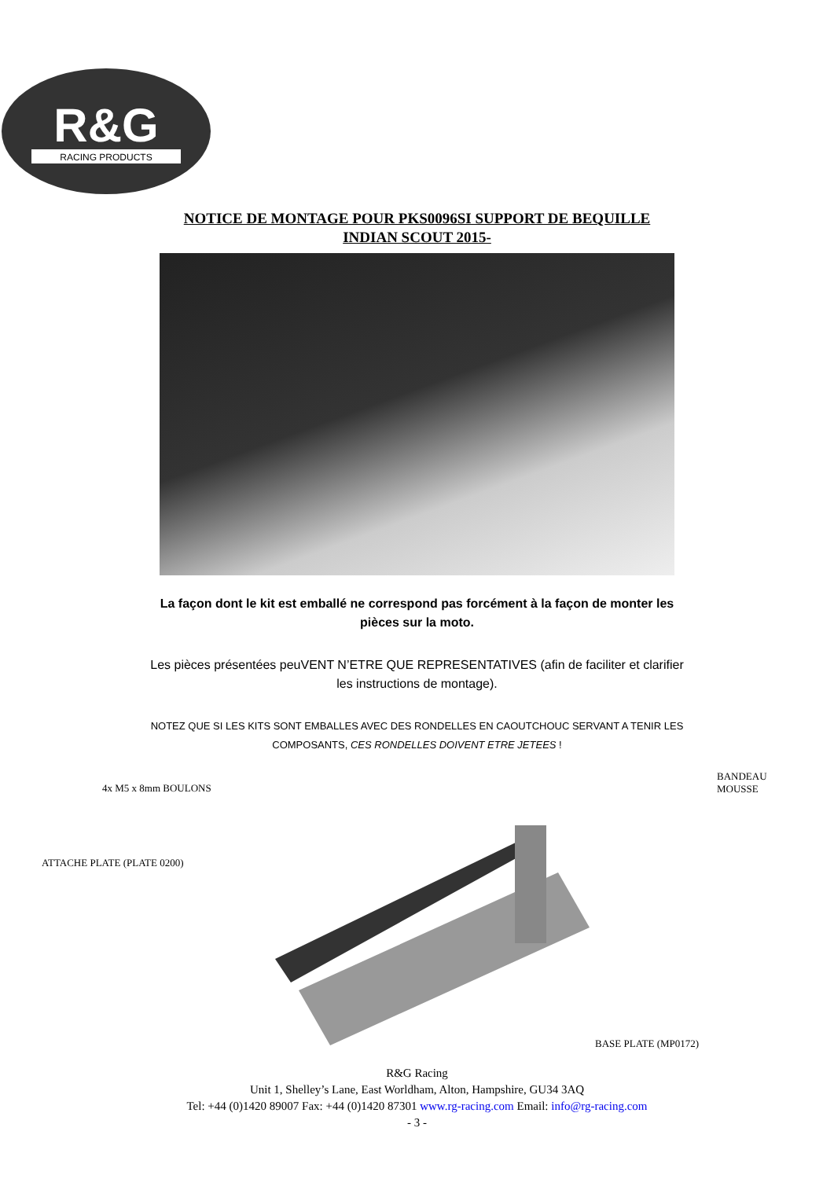R&G
RACING PRODUCTS
NOTICE DE MONTAGE POUR PKS0096SI SUPPORT DE BEQUILLE
INDIAN SCOUT 2015-
La façon dont le kit est emballé ne correspond pas forcément à la façon de monter les pièces sur la moto.
Les pièces présentées peuVENT N’ETRE QUE REPRESENTATIVES (afin de faciliter et clarifier les instructions de montage).
NOTEZ QUE SI LES KITS SONT EMBALLES AVEC DES RONDELLES EN CAOUTCHOUC SERVANT A TENIR LES COMPOSANTS, CES RONDELLES DOIVENT ETRE JETEES !
4x M5 x 8mm BOULONS
BANDEAU
MOUSSE
ATTACHE PLATE (PLATE 0200)
BASE PLATE (MP0172)
R&G Racing
Unit 1, Shelley’s Lane, East Worldham, Alton, Hampshire, GU34 3AQ
Tel: +44 (0)1420 89007 Fax: +44 (0)1420 87301 www.rg-racing.com Email: info@rg-racing.com
- 3 -